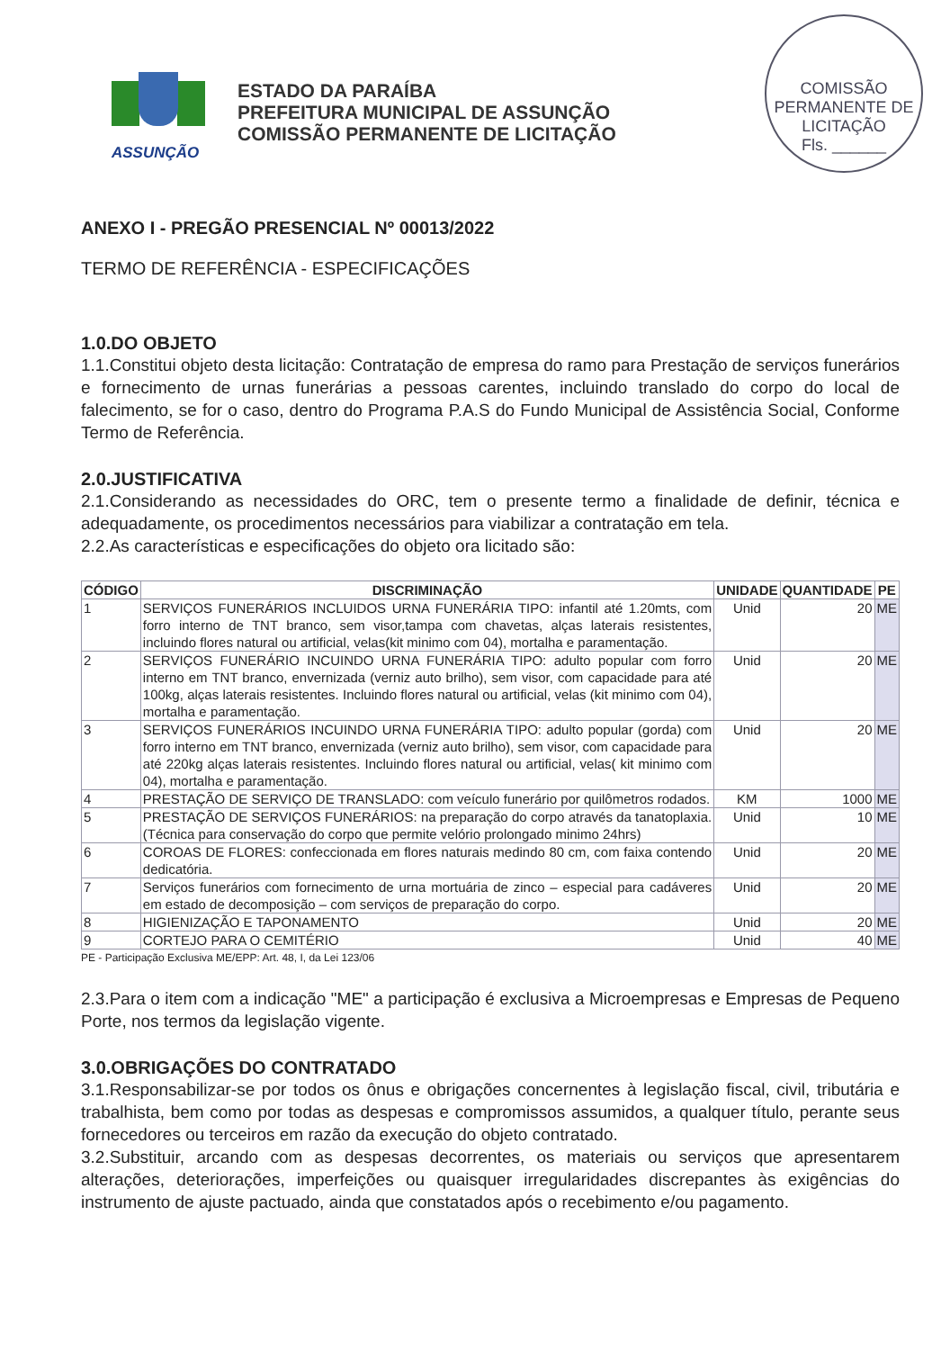COMISSÃO PERMANENTE DE LICITAÇÃO
Fls. ______
ASSUNÇÃO
ESTADO DA PARAÍBA
PREFEITURA MUNICIPAL DE ASSUNÇÃO
COMISSÃO PERMANENTE DE LICITAÇÃO
ANEXO I - PREGÃO PRESENCIAL Nº 00013/2022
TERMO DE REFERÊNCIA - ESPECIFICAÇÕES
1.0.DO OBJETO
1.1.Constitui objeto desta licitação: Contratação de empresa do ramo para Prestação de serviços funerários e fornecimento de urnas funerárias a pessoas carentes, incluindo translado do corpo do local de falecimento, se for o caso, dentro do Programa P.A.S do Fundo Municipal de Assistência Social, Conforme Termo de Referência.
2.0.JUSTIFICATIVA
2.1.Considerando as necessidades do ORC, tem o presente termo a finalidade de definir, técnica e adequadamente, os procedimentos necessários para viabilizar a contratação em tela.
2.2.As características e especificações do objeto ora licitado são:
| CÓDIGO | DISCRIMINAÇÃO | UNIDADE | QUANTIDADE | PE |
| --- | --- | --- | --- | --- |
| 1 | SERVIÇOS FUNERÁRIOS INCLUIDOS URNA FUNERÁRIA TIPO: infantil até 1.20mts, com forro interno de TNT branco, sem visor,tampa com chavetas, alças laterais resistentes, incluindo flores natural ou artificial, velas(kit minimo com 04), mortalha e paramentação. | Unid | 20 | ME |
| 2 | SERVIÇOS FUNERÁRIO INCUINDO URNA FUNERÁRIA TIPO: adulto popular com forro interno em TNT branco, envernizada (verniz auto brilho), sem visor, com capacidade para até 100kg, alças laterais resistentes. Incluindo flores natural ou artificial, velas (kit minimo com 04), mortalha e paramentação. | Unid | 20 | ME |
| 3 | SERVIÇOS FUNERÁRIOS INCUINDO URNA FUNERÁRIA TIPO: adulto popular (gorda) com forro interno em TNT branco, envernizada (verniz auto brilho), sem visor, com capacidade para até 220kg alças laterais resistentes. Incluindo flores natural ou artificial, velas( kit minimo com 04), mortalha e paramentação. | Unid | 20 | ME |
| 4 | PRESTAÇÃO DE SERVIÇO DE TRANSLADO: com veículo funerário por quilômetros rodados. | KM | 1000 | ME |
| 5 | PRESTAÇÃO DE SERVIÇOS FUNERÁRIOS: na preparação do corpo através da tanatoplaxia. (Técnica para conservação do corpo que permite velório prolongado minimo 24hrs) | Unid | 10 | ME |
| 6 | COROAS DE FLORES: confeccionada em flores naturais medindo 80 cm, com faixa contendo dedicatória. | Unid | 20 | ME |
| 7 | Serviços funerários com fornecimento de urna mortuária de zinco – especial para cadáveres em estado de decomposição – com serviços de preparação do corpo. | Unid | 20 | ME |
| 8 | HIGIENIZAÇÃO E TAPONAMENTO | Unid | 20 | ME |
| 9 | CORTEJO PARA O CEMITÉRIO | Unid | 40 | ME |
PE - Participação Exclusiva ME/EPP: Art. 48, I, da Lei 123/06
2.3.Para o item com a indicação "ME" a participação é exclusiva a Microempresas e Empresas de Pequeno Porte, nos termos da legislação vigente.
3.0.OBRIGAÇÕES DO CONTRATADO
3.1.Responsabilizar-se por todos os ônus e obrigações concernentes à legislação fiscal, civil, tributária e trabalhista, bem como por todas as despesas e compromissos assumidos, a qualquer título, perante seus fornecedores ou terceiros em razão da execução do objeto contratado.
3.2.Substituir, arcando com as despesas decorrentes, os materiais ou serviços que apresentarem alterações, deteriorações, imperfeições ou quaisquer irregularidades discrepantes às exigências do instrumento de ajuste pactuado, ainda que constatados após o recebimento e/ou pagamento.